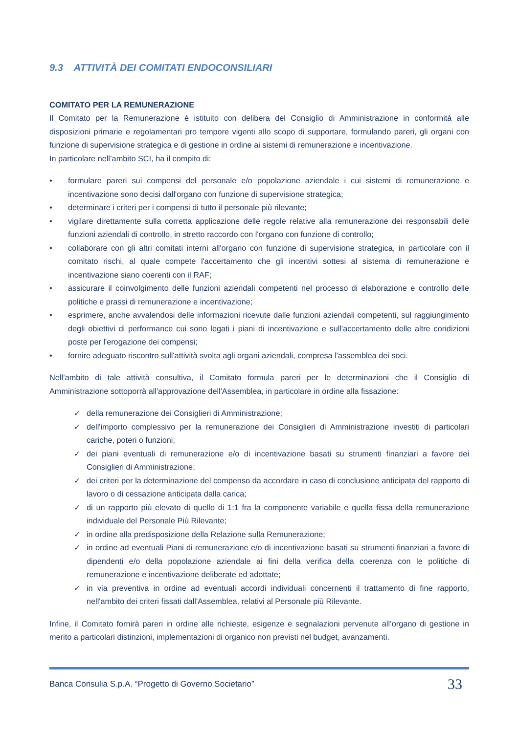9.3 ATTIVITÀ DEI COMITATI ENDOCONSILIARI
COMITATO PER LA REMUNERAZIONE
Il Comitato per la Remunerazione è istituito con delibera del Consiglio di Amministrazione in conformità alle disposizioni primarie e regolamentari pro tempore vigenti allo scopo di supportare, formulando pareri, gli organi con funzione di supervisione strategica e di gestione in ordine ai sistemi di remunerazione e incentivazione.
In particolare nell’ambito SCI, ha il compito di:
• formulare pareri sui compensi del personale e/o popolazione aziendale i cui sistemi di remunerazione e incentivazione sono decisi dall'organo con funzione di supervisione strategica;
• determinare i criteri per i compensi di tutto il personale più rilevante;
• vigilare direttamente sulla corretta applicazione delle regole relative alla remunerazione dei responsabili delle funzioni aziendali di controllo, in stretto raccordo con l'organo con funzione di controllo;
• collaborare con gli altri comitati interni all'organo con funzione di supervisione strategica, in particolare con il comitato rischi, al quale compete l'accertamento che gli incentivi sottesi al sistema di remunerazione e incentivazione siano coerenti con il RAF;
• assicurare il coinvolgimento delle funzioni aziendali competenti nel processo di elaborazione e controllo delle politiche e prassi di remunerazione e incentivazione;
• esprimere, anche avvalendosi delle informazioni ricevute dalle funzioni aziendali competenti, sul raggiungimento degli obiettivi di performance cui sono legati i piani di incentivazione e sull'accertamento delle altre condizioni poste per l'erogazione dei compensi;
• fornire adeguato riscontro sull'attività svolta agli organi aziendali, compresa l'assemblea dei soci.
Nell’ambito di tale attività consultiva, il Comitato formula pareri per le determinazioni che il Consiglio di Amministrazione sottoporrà all'approvazione dell'Assemblea, in particolare in ordine alla fissazione:
✓ della remunerazione dei Consiglieri di Amministrazione;
✓ dell'importo complessivo per la remunerazione dei Consiglieri di Amministrazione investiti di particolari cariche, poteri o funzioni;
✓ dei piani eventuali di remunerazione e/o di incentivazione basati su strumenti finanziari a favore dei Consiglieri di Amministrazione;
✓ dei criteri per la determinazione del compenso da accordare in caso di conclusione anticipata del rapporto di lavoro o di cessazione anticipata dalla carica;
✓ di un rapporto più elevato di quello di 1:1 fra la componente variabile e quella fissa della remunerazione individuale del Personale Più Rilevante;
✓ in ordine alla predisposizione della Relazione sulla Remunerazione;
✓ in ordine ad eventuali Piani di remunerazione e/o di incentivazione basati su strumenti finanziari a favore di dipendenti e/o della popolazione aziendale ai fini della verifica della coerenza con le politiche di remunerazione e incentivazione deliberate ed adottate;
✓ in via preventiva in ordine ad eventuali accordi individuali concernenti il trattamento di fine rapporto, nell'ambito dei criteri fissati dall'Assemblea, relativi al Personale più Rilevante.
Infine, il Comitato fornirà pareri in ordine alle richieste, esigenze e segnalazioni pervenute all’organo di gestione in merito a particolari distinzioni, implementazioni di organico non previsti nel budget, avanzamenti.
Banca Consulia S.p.A. “Progetto di Governo Societario” 33